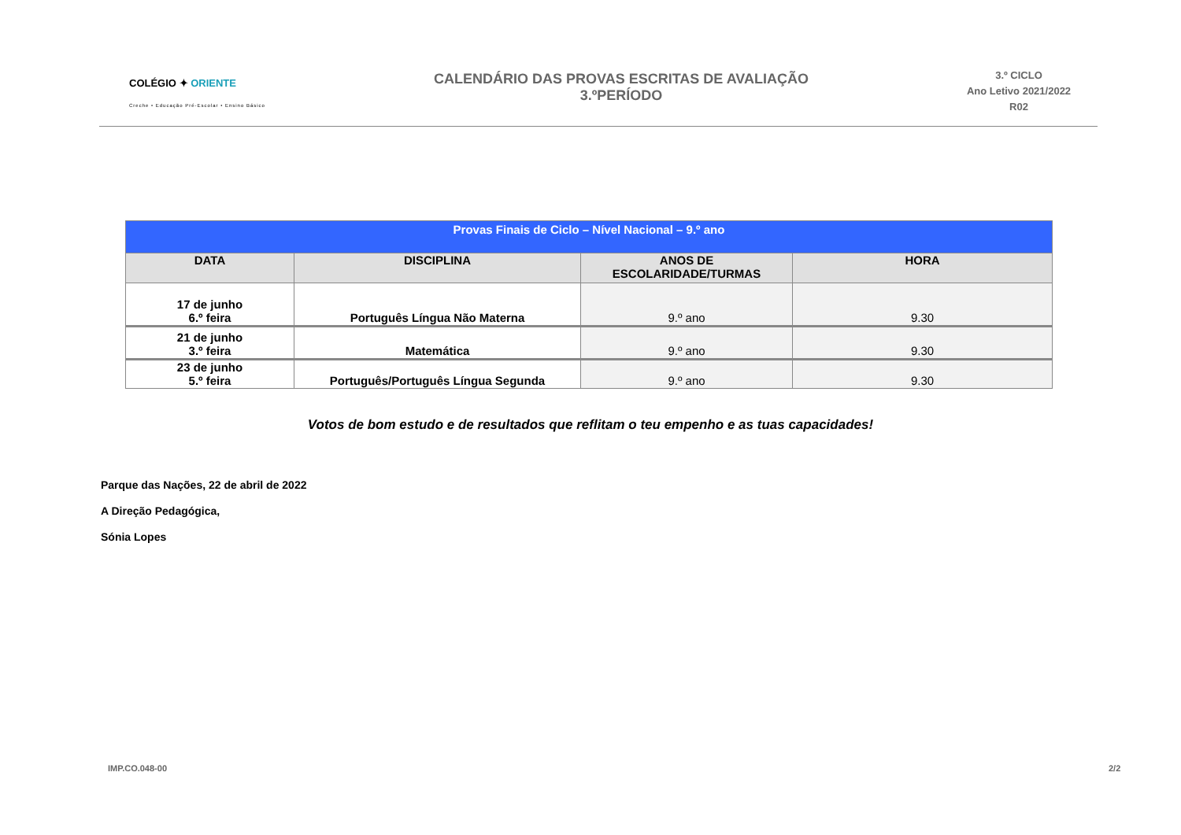COLÉGIO ✦ ORIENTE
Creche • Educação Pré-Escolar • Ensino Básico
CALENDÁRIO DAS PROVAS ESCRITAS DE AVALIAÇÃO
3.ºPERÍODO
3.º CICLO
Ano Letivo 2021/2022
R02
| Provas Finais de Ciclo – Nível Nacional – 9.º ano | | | |
| DATA | DISCIPLINA | ANOS DE ESCOLARIDADE/TURMAS | HORA |
| 17 de junho 6.º feira | Português Língua Não Materna | 9.º ano | 9.30 |
| 21 de junho 3.º feira | Matemática | 9.º ano | 9.30 |
| 23 de junho 5.º feira | Português/Português Língua Segunda | 9.º ano | 9.30 |
Votos de bom estudo e de resultados que reflitam o teu empenho e as tuas capacidades!
Parque das Nações, 22 de abril de 2022
A Direção Pedagógica,
Sónia Lopes
IMP.CO.048-00 2/2